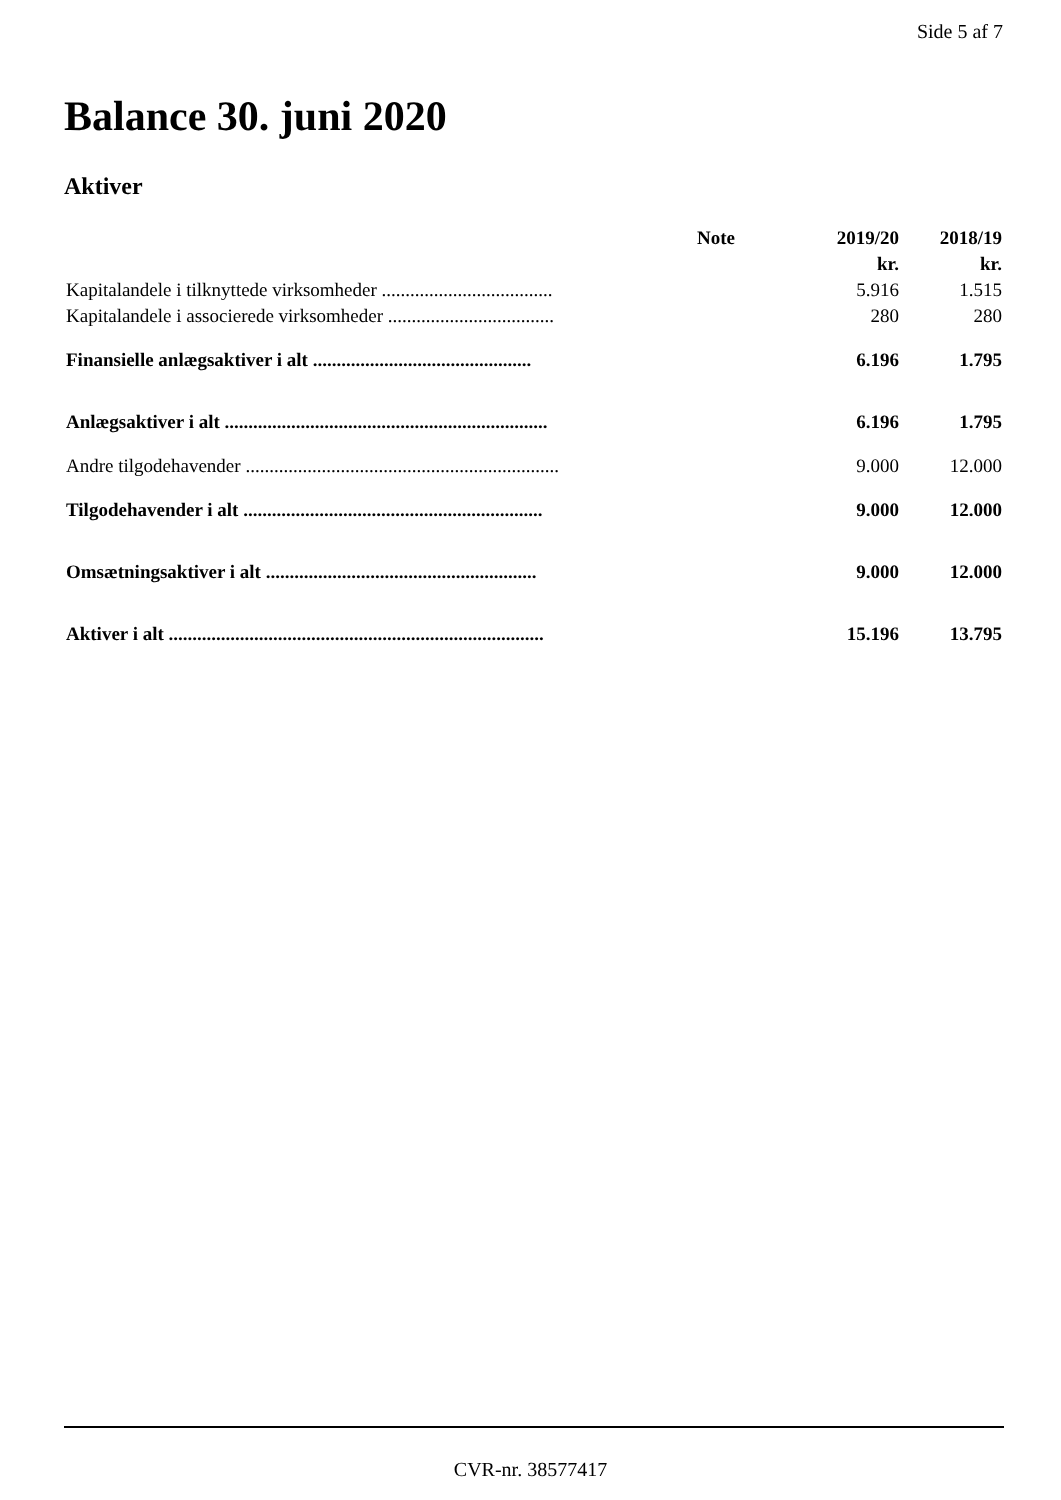Side 5 af 7
Balance 30. juni 2020
Aktiver
| | Note | 2019/20 | 2018/19 |
| --- | --- | --- | --- |
| | | kr. | kr. |
| Kapitalandele i tilknyttede virksomheder .................................... | | 5.916 | 1.515 |
| Kapitalandele i associerede virksomheder ................................... | | 280 | 280 |
| Finansielle anlægsaktiver i alt .............................................. | | 6.196 | 1.795 |
| Anlægsaktiver i alt .................................................................... | | 6.196 | 1.795 |
| Andre tilgodehavender .................................................................. | | 9.000 | 12.000 |
| Tilgodehavender i alt ............................................................... | | 9.000 | 12.000 |
| Omsætningsaktiver i alt ......................................................... | | 9.000 | 12.000 |
| Aktiver i alt ............................................................................... | | 15.196 | 13.795 |
CVR-nr. 38577417